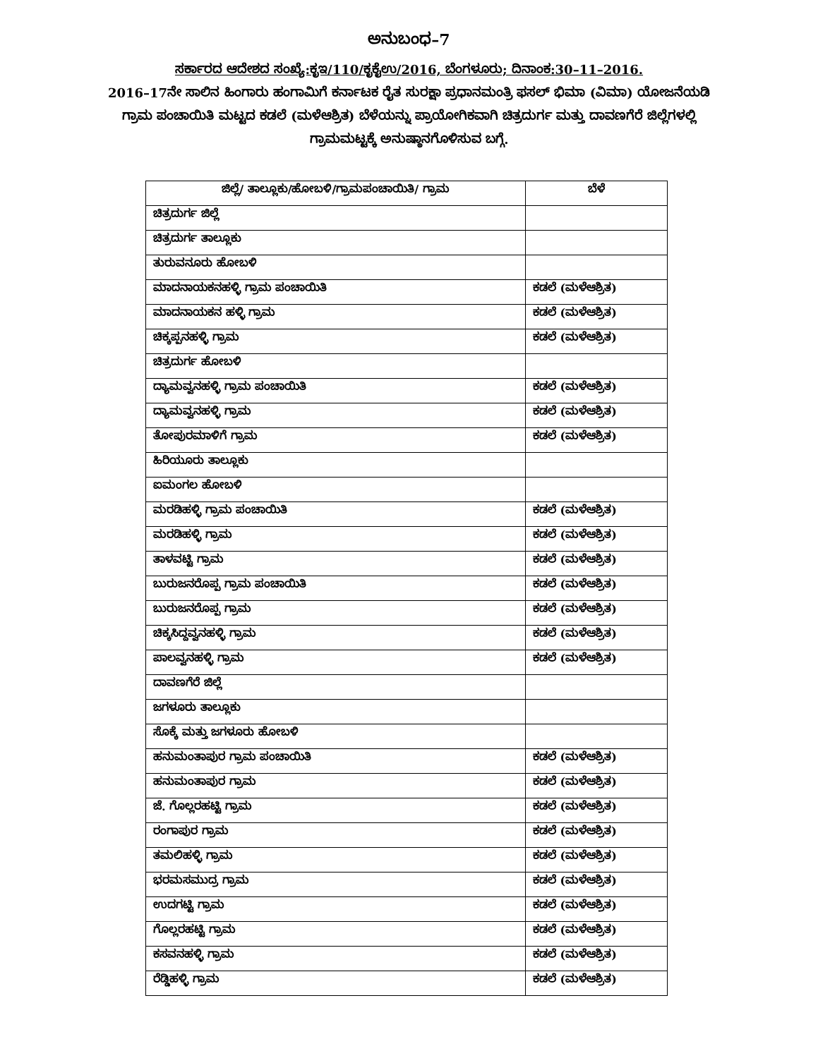ಅನುಬಂಧ–7
ಸರ್ಕಾರದ ಆದೇಶದ ಸಂಖ್ಯೆ:ಕೃಇ/110/ಕೃಕೈಉ/2016, ಬೆಂಗಳೂರು; ದಿನಾಂಕ:30–11–2016.
2016–17ನೇ ಸಾಲಿನ ಹಿಂಗಾರು ಹಂಗಾಮಿಗೆ ಕರ್ನಾಟಕ ರೈತ ಸುರಕ್ಷಾ ಪ್ರಧಾನಮಂತ್ರಿ ಫಸಲ್ ಭಿಮಾ (ವಿಮಾ) ಯೋಜನೆಯಡಿ ಗ್ರಾಮ ಪಂಚಾಯಿತಿ ಮಟ್ಟದ ಕಡಲೆ (ಮಳೆಆಶ್ರಿತ) ಬೆಳೆಯನ್ನು ಪ್ರಾಯೋಗಿಕವಾಗಿ ಚಿತ್ರದುರ್ಗ ಮತ್ತು ದಾವಣಗೆರೆ ಜಿಲ್ಲೆಗಳಲ್ಲಿ ಗ್ರಾಮಮಟ್ಟಕ್ಕೆ ಅನುಷ್ಠಾನಗೊಳಿಸುವ ಬಗ್ಗೆ.
| ಜಿಲ್ಲೆ/ ತಾಲ್ಲೂಕು/ಹೋಬಳಿ/ಗ್ರಾಮಪಂಚಾಯಿತಿ/ ಗ್ರಾಮ | ಬೆಳೆ |
| --- | --- |
| ಚಿತ್ರದುರ್ಗ ಜಿಲ್ಲೆ | |
| ಚಿತ್ರದುರ್ಗ ತಾಲ್ಲೂಕು | |
| ತುರುವನೂರು ಹೋಬಳಿ | |
| ಮಾದನಾಯಕನಹಳ್ಳಿ ಗ್ರಾಮ ಪಂಚಾಯಿತಿ | ಕಡಲೆ (ಮಳೆಆಶ್ರಿತ) |
| ಮಾದನಾಯಕನ ಹಳ್ಳಿ ಗ್ರಾಮ | ಕಡಲೆ (ಮಳೆಆಶ್ರಿತ) |
| ಚಿಕ್ಕಪ್ಪನಹಳ್ಳಿ ಗ್ರಾಮ | ಕಡಲೆ (ಮಳೆಆಶ್ರಿತ) |
| ಚಿತ್ರದುರ್ಗ ಹೋಬಳಿ | |
| ದ್ಯಾಮವ್ವನಹಳ್ಳಿ ಗ್ರಾಮ ಪಂಚಾಯಿತಿ | ಕಡಲೆ (ಮಳೆಆಶ್ರಿತ) |
| ದ್ಯಾಮವ್ವನಹಳ್ಳಿ ಗ್ರಾಮ | ಕಡಲೆ (ಮಳೆಆಶ್ರಿತ) |
| ತೋಪುರಮಾಳಿಗೆ ಗ್ರಾಮ | ಕಡಲೆ (ಮಳೆಆಶ್ರಿತ) |
| ಹಿರಿಯೂರು ತಾಲ್ಲೂಕು | |
| ಐಮಂಗಲ ಹೋಬಳಿ | |
| ಮರಡಿಹಳ್ಳಿ ಗ್ರಾಮ ಪಂಚಾಯಿತಿ | ಕಡಲೆ (ಮಳೆಆಶ್ರಿತ) |
| ಮರಡಿಹಳ್ಳಿ ಗ್ರಾಮ | ಕಡಲೆ (ಮಳೆಆಶ್ರಿತ) |
| ತಾಳವಟ್ಟಿ ಗ್ರಾಮ | ಕಡಲೆ (ಮಳೆಆಶ್ರಿತ) |
| ಬುರುಜನರೊಪ್ಪ ಗ್ರಾಮ ಪಂಚಾಯಿತಿ | ಕಡಲೆ (ಮಳೆಆಶ್ರಿತ) |
| ಬುರುಜನರೊಪ್ಪ ಗ್ರಾಮ | ಕಡಲೆ (ಮಳೆಆಶ್ರಿತ) |
| ಚಿಕ್ಕಸಿದ್ದವ್ವನಹಳ್ಳಿ ಗ್ರಾಮ | ಕಡಲೆ (ಮಳೆಆಶ್ರಿತ) |
| ಪಾಲವ್ವನಹಳ್ಳಿ ಗ್ರಾಮ | ಕಡಲೆ (ಮಳೆಆಶ್ರಿತ) |
| ದಾವಣಗೆರೆ ಜಿಲ್ಲೆ | |
| ಜಗಳೂರು ತಾಲ್ಲೂಕು | |
| ಸೊಕ್ಕೆ ಮತ್ತು ಜಗಳೂರು ಹೋಬಳಿ | |
| ಹನುಮಂತಾಪುರ ಗ್ರಾಮ ಪಂಚಾಯಿತಿ | ಕಡಲೆ (ಮಳೆಆಶ್ರಿತ) |
| ಹನುಮಂತಾಪುರ ಗ್ರಾಮ | ಕಡಲೆ (ಮಳೆಆಶ್ರಿತ) |
| ಜೆ. ಗೊಲ್ಲರಹಟ್ಟಿ ಗ್ರಾಮ | ಕಡಲೆ (ಮಳೆಆಶ್ರಿತ) |
| ರಂಗಾಪುರ ಗ್ರಾಮ | ಕಡಲೆ (ಮಳೆಆಶ್ರಿತ) |
| ತಮಲಿಹಳ್ಳಿ ಗ್ರಾಮ | ಕಡಲೆ (ಮಳೆಆಶ್ರಿತ) |
| ಭರಮಸಮುದ್ರ ಗ್ರಾಮ | ಕಡಲೆ (ಮಳೆಆಶ್ರಿತ) |
| ಉದಗಟ್ಟಿ ಗ್ರಾಮ | ಕಡಲೆ (ಮಳೆಆಶ್ರಿತ) |
| ಗೊಲ್ಲರಹಟ್ಟಿ ಗ್ರಾಮ | ಕಡಲೆ (ಮಳೆಆಶ್ರಿತ) |
| ಕಸವನಹಳ್ಳಿ ಗ್ರಾಮ | ಕಡಲೆ (ಮಳೆಆಶ್ರಿತ) |
| ರೆಡ್ಡಿಹಳ್ಳಿ ಗ್ರಾಮ | ಕಡಲೆ (ಮಳೆಆಶ್ರಿತ) |